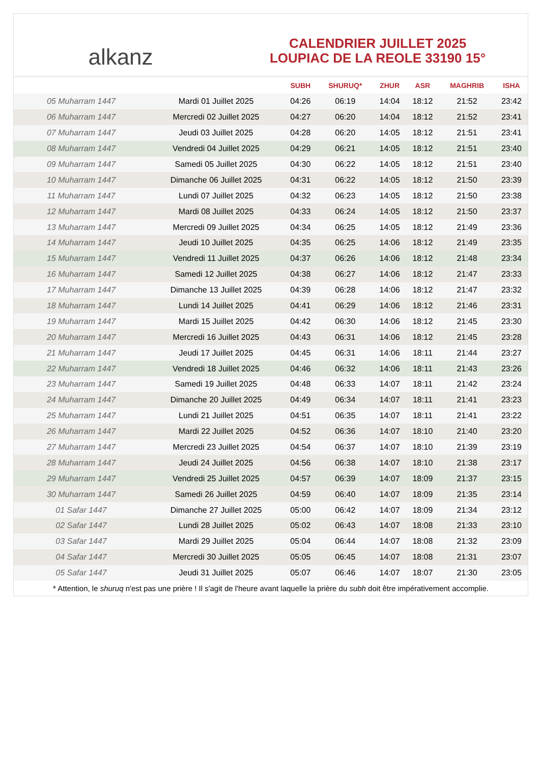alkanz
CALENDRIER JUILLET 2025
LOUPIAC DE LA REOLE 33190 15°
| | | SUBH | SHURUQ* | ZHUR | ASR | MAGHRIB | ISHA |
| --- | --- | --- | --- | --- | --- | --- | --- |
| 05 Muharram 1447 | Mardi 01 Juillet 2025 | 04:26 | 06:19 | 14:04 | 18:12 | 21:52 | 23:42 |
| 06 Muharram 1447 | Mercredi 02 Juillet 2025 | 04:27 | 06:20 | 14:04 | 18:12 | 21:52 | 23:41 |
| 07 Muharram 1447 | Jeudi 03 Juillet 2025 | 04:28 | 06:20 | 14:05 | 18:12 | 21:51 | 23:41 |
| 08 Muharram 1447 | Vendredi 04 Juillet 2025 | 04:29 | 06:21 | 14:05 | 18:12 | 21:51 | 23:40 |
| 09 Muharram 1447 | Samedi 05 Juillet 2025 | 04:30 | 06:22 | 14:05 | 18:12 | 21:51 | 23:40 |
| 10 Muharram 1447 | Dimanche 06 Juillet 2025 | 04:31 | 06:22 | 14:05 | 18:12 | 21:50 | 23:39 |
| 11 Muharram 1447 | Lundi 07 Juillet 2025 | 04:32 | 06:23 | 14:05 | 18:12 | 21:50 | 23:38 |
| 12 Muharram 1447 | Mardi 08 Juillet 2025 | 04:33 | 06:24 | 14:05 | 18:12 | 21:50 | 23:37 |
| 13 Muharram 1447 | Mercredi 09 Juillet 2025 | 04:34 | 06:25 | 14:05 | 18:12 | 21:49 | 23:36 |
| 14 Muharram 1447 | Jeudi 10 Juillet 2025 | 04:35 | 06:25 | 14:06 | 18:12 | 21:49 | 23:35 |
| 15 Muharram 1447 | Vendredi 11 Juillet 2025 | 04:37 | 06:26 | 14:06 | 18:12 | 21:48 | 23:34 |
| 16 Muharram 1447 | Samedi 12 Juillet 2025 | 04:38 | 06:27 | 14:06 | 18:12 | 21:47 | 23:33 |
| 17 Muharram 1447 | Dimanche 13 Juillet 2025 | 04:39 | 06:28 | 14:06 | 18:12 | 21:47 | 23:32 |
| 18 Muharram 1447 | Lundi 14 Juillet 2025 | 04:41 | 06:29 | 14:06 | 18:12 | 21:46 | 23:31 |
| 19 Muharram 1447 | Mardi 15 Juillet 2025 | 04:42 | 06:30 | 14:06 | 18:12 | 21:45 | 23:30 |
| 20 Muharram 1447 | Mercredi 16 Juillet 2025 | 04:43 | 06:31 | 14:06 | 18:12 | 21:45 | 23:28 |
| 21 Muharram 1447 | Jeudi 17 Juillet 2025 | 04:45 | 06:31 | 14:06 | 18:11 | 21:44 | 23:27 |
| 22 Muharram 1447 | Vendredi 18 Juillet 2025 | 04:46 | 06:32 | 14:06 | 18:11 | 21:43 | 23:26 |
| 23 Muharram 1447 | Samedi 19 Juillet 2025 | 04:48 | 06:33 | 14:07 | 18:11 | 21:42 | 23:24 |
| 24 Muharram 1447 | Dimanche 20 Juillet 2025 | 04:49 | 06:34 | 14:07 | 18:11 | 21:41 | 23:23 |
| 25 Muharram 1447 | Lundi 21 Juillet 2025 | 04:51 | 06:35 | 14:07 | 18:11 | 21:41 | 23:22 |
| 26 Muharram 1447 | Mardi 22 Juillet 2025 | 04:52 | 06:36 | 14:07 | 18:10 | 21:40 | 23:20 |
| 27 Muharram 1447 | Mercredi 23 Juillet 2025 | 04:54 | 06:37 | 14:07 | 18:10 | 21:39 | 23:19 |
| 28 Muharram 1447 | Jeudi 24 Juillet 2025 | 04:56 | 06:38 | 14:07 | 18:10 | 21:38 | 23:17 |
| 29 Muharram 1447 | Vendredi 25 Juillet 2025 | 04:57 | 06:39 | 14:07 | 18:09 | 21:37 | 23:15 |
| 30 Muharram 1447 | Samedi 26 Juillet 2025 | 04:59 | 06:40 | 14:07 | 18:09 | 21:35 | 23:14 |
| 01 Safar 1447 | Dimanche 27 Juillet 2025 | 05:00 | 06:42 | 14:07 | 18:09 | 21:34 | 23:12 |
| 02 Safar 1447 | Lundi 28 Juillet 2025 | 05:02 | 06:43 | 14:07 | 18:08 | 21:33 | 23:10 |
| 03 Safar 1447 | Mardi 29 Juillet 2025 | 05:04 | 06:44 | 14:07 | 18:08 | 21:32 | 23:09 |
| 04 Safar 1447 | Mercredi 30 Juillet 2025 | 05:05 | 06:45 | 14:07 | 18:08 | 21:31 | 23:07 |
| 05 Safar 1447 | Jeudi 31 Juillet 2025 | 05:07 | 06:46 | 14:07 | 18:07 | 21:30 | 23:05 |
* Attention, le shuruq n'est pas une prière ! Il s'agit de l'heure avant laquelle la prière du subh doit être impérativement accomplie.